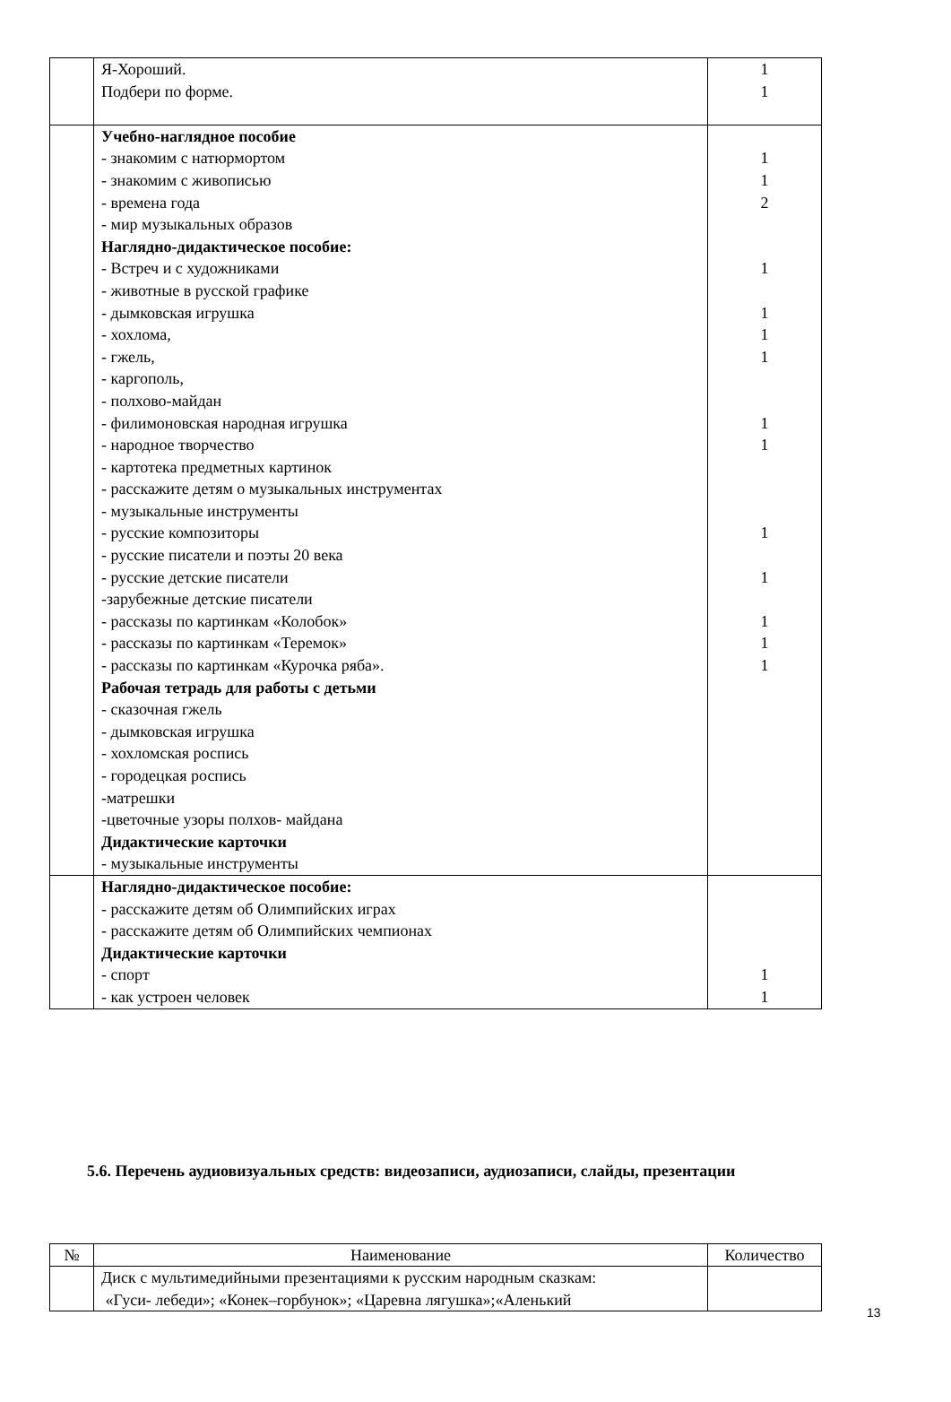| | Я-Хороший. Подбери по форме. | 1 1 |
| | Учебно-наглядное пособие - знакомим с натюрмортом - знакомим с живописью - времена года - мир музыкальных образов Наглядно-дидактическое пособие: - Встреч и с художниками - животные в русской графике - дымковская игрушка - хохлома, - гжель, - каргополь, - полхово-майдан - филимоновская народная игрушка - народное творчество - картотека предметных картинок - расскажите детям о музыкальных инструментах - музыкальные инструменты - русские композиторы - русские писатели и поэты 20 века - русские детские писатели -зарубежные детские писатели - рассказы по картинкам «Колобок» - рассказы по картинкам «Теремок» - рассказы по картинкам «Курочка ряба». Рабочая тетрадь для работы с детьми - сказочная гжель - дымковская игрушка - хохломская роспись - городецкая роспись -матрешки -цветочные узоры полхов- майдана Дидактические карточки - музыкальные инструменты | 1 1 2 1 1 1 1 1 1 1 1 1 1 1 |
| | Наглядно-дидактическое пособие: - расскажите детям об Олимпийских играх - расскажите детям об Олимпийских чемпионах Дидактические карточки - спорт - как устроен человек | 1 1 |
5.6. Перечень аудиовизуальных средств: видеозаписи, аудиозаписи, слайды, презентации
| № | Наименование | Количество |
| --- | --- | --- |
| | Диск с мультимедийными презентациями к русским народным сказкам: «Гуси- лебеди»; «Конек–горбунок»; «Царевна лягушка»;«Аленький | |
13